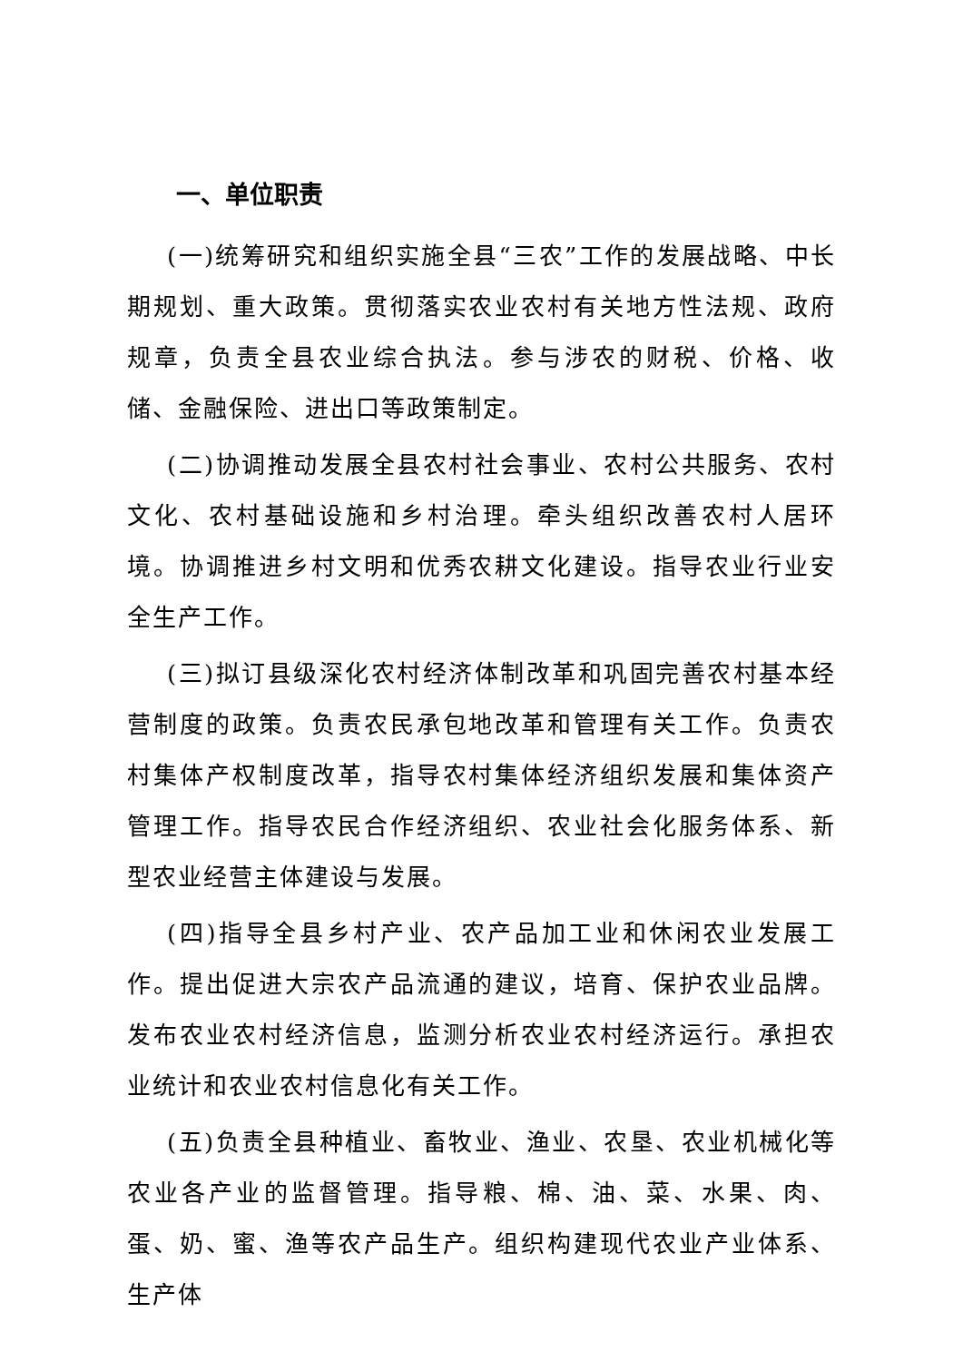一、单位职责
(一)统筹研究和组织实施全县“三农”工作的发展战略、中长期规划、重大政策。贯彻落实农业农村有关地方性法规、政府规章，负责全县农业综合执法。参与涉农的财税、价格、收储、金融保险、进出口等政策制定。
(二)协调推动发展全县农村社会事业、农村公共服务、农村文化、农村基础设施和乡村治理。牵头组织改善农村人居环境。协调推进乡村文明和优秀农耕文化建设。指导农业行业安全生产工作。
(三)拟订县级深化农村经济体制改革和巩固完善农村基本经营制度的政策。负责农民承包地改革和管理有关工作。负责农村集体产权制度改革，指导农村集体经济组织发展和集体资产管理工作。指导农民合作经济组织、农业社会化服务体系、新型农业经营主体建设与发展。
(四)指导全县乡村产业、农产品加工业和休闲农业发展工作。提出促进大宗农产品流通的建议，培育、保护农业品牌。发布农业农村经济信息，监测分析农业农村经济运行。承担农业统计和农业农村信息化有关工作。
(五)负责全县种植业、畜牧业、渔业、农垦、农业机械化等农业各产业的监督管理。指导粮、棉、油、菜、水果、肉、蛋、奶、蜜、渔等农产品生产。组织构建现代农业产业体系、生产体